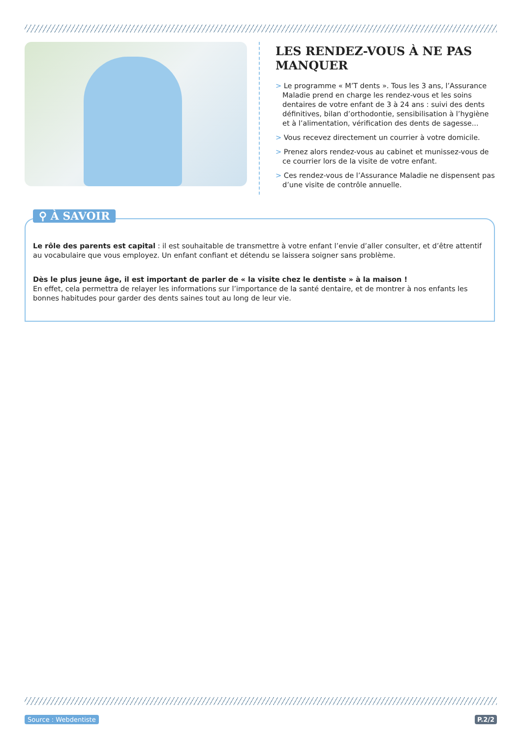LES RENDEZ-VOUS À NE PAS MANQUER
> Le programme « M’T dents ». Tous les 3 ans, l’Assurance Maladie prend en charge les rendez-vous et les soins dentaires de votre enfant de 3 à 24 ans : suivi des dents définitives, bilan d’orthodontie, sensibilisation à l’hygiène et à l’alimentation, vérification des dents de sagesse...
> Vous recevez directement un courrier à votre domicile.
> Prenez alors rendez-vous au cabinet et munissez-vous de ce courrier lors de la visite de votre enfant.
> Ces rendez-vous de l’Assurance Maladie ne dispensent pas d’une visite de contrôle annuelle.
⚲ À SAVOIR
Le rôle des parents est capital : il est souhaitable de transmettre à votre enfant l’envie d’aller consulter, et d’être attentif au vocabulaire que vous employez. Un enfant confiant et détendu se laissera soigner sans problème.
Dès le plus jeune âge, il est important de parler de « la visite chez le dentiste » à la maison !
En effet, cela permettra de relayer les informations sur l’importance de la santé dentaire, et de montrer à nos enfants les bonnes habitudes pour garder des dents saines tout au long de leur vie.
Source : Webdentiste P.2/2